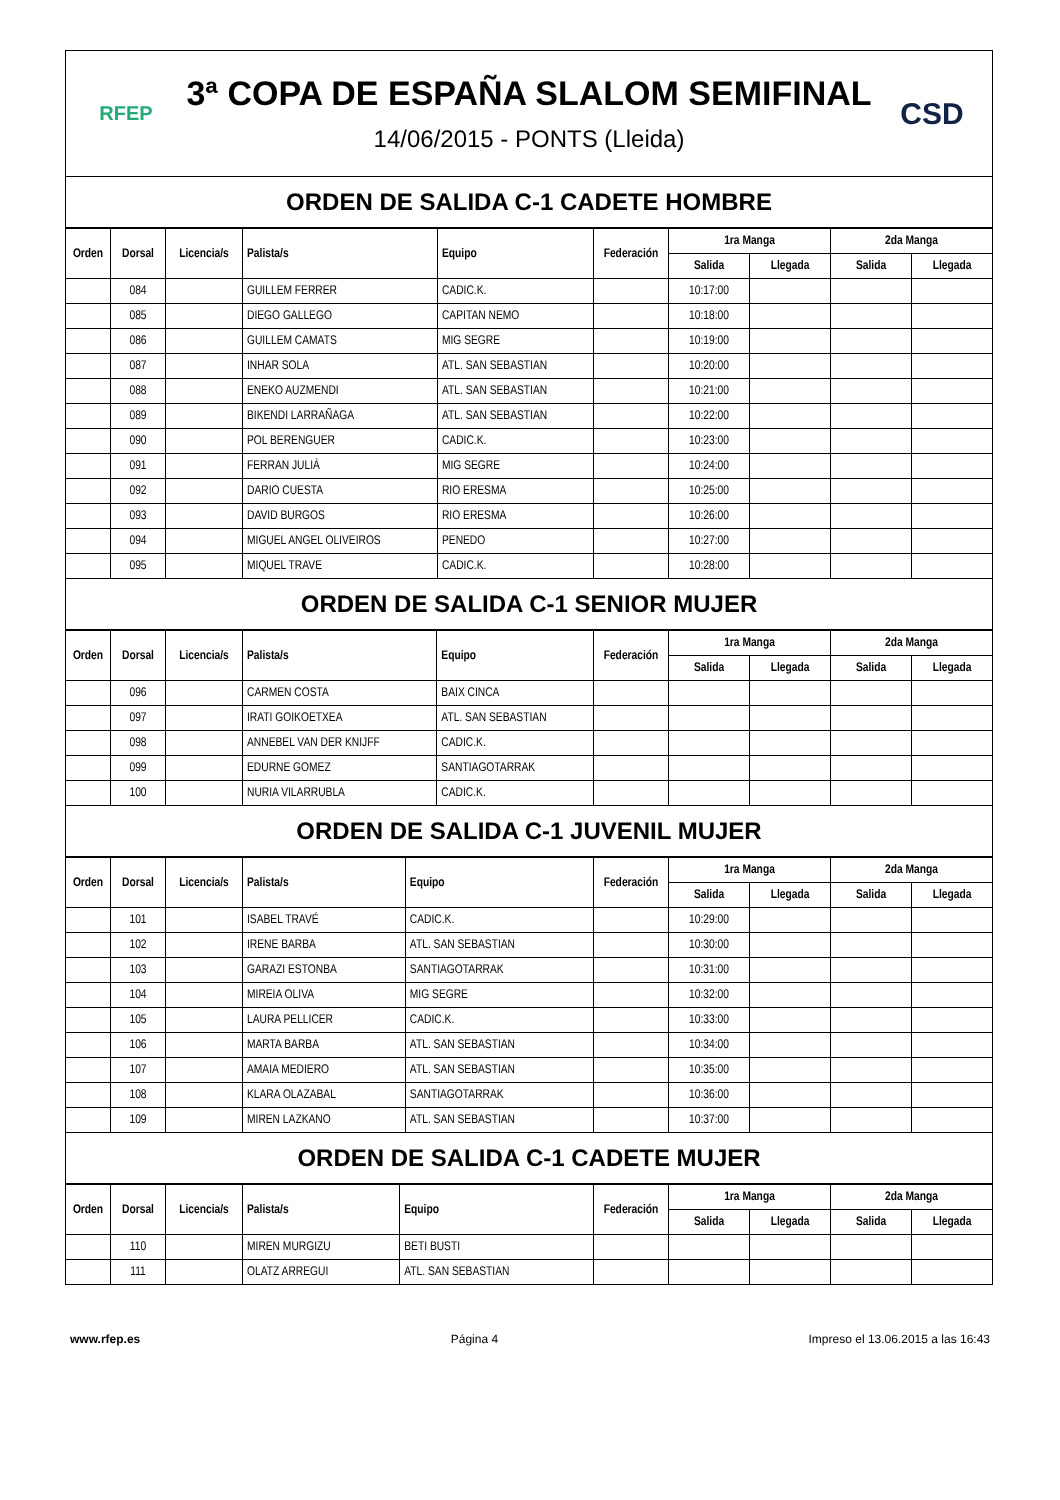RFEP
3ª COPA DE ESPAÑA SLALOM SEMIFINAL
14/06/2015 - PONTS (Lleida)
CSD
ORDEN DE SALIDA C-1 CADETE HOMBRE
| Orden | Dorsal | Licencia/s | Palista/s | Equipo | Federación | 1ra Manga | | 2da Manga | |
| --- | --- | --- | --- | --- | --- | --- | --- | --- | --- |
| | | | | | | Salida | Llegada | Salida | Llegada |
| | 084 | | GUILLEM FERRER | CADIC.K. | | 10:17:00 | | | |
| | 085 | | DIEGO GALLEGO | CAPITAN NEMO | | 10:18:00 | | | |
| | 086 | | GUILLEM CAMATS | MIG SEGRE | | 10:19:00 | | | |
| | 087 | | INHAR SOLA | ATL. SAN SEBASTIAN | | 10:20:00 | | | |
| | 088 | | ENEKO AUZMENDI | ATL. SAN SEBASTIAN | | 10:21:00 | | | |
| | 089 | | BIKENDI LARRAÑAGA | ATL. SAN SEBASTIAN | | 10:22:00 | | | |
| | 090 | | POL BERENGUER | CADIC.K. | | 10:23:00 | | | |
| | 091 | | FERRAN JULIÀ | MIG SEGRE | | 10:24:00 | | | |
| | 092 | | DARIO CUESTA | RIO ERESMA | | 10:25:00 | | | |
| | 093 | | DAVID BURGOS | RIO ERESMA | | 10:26:00 | | | |
| | 094 | | MIGUEL ANGEL OLIVEIROS | PENEDO | | 10:27:00 | | | |
| | 095 | | MIQUEL TRAVE | CADIC.K. | | 10:28:00 | | | |
ORDEN DE SALIDA C-1 SENIOR MUJER
| Orden | Dorsal | Licencia/s | Palista/s | Equipo | Federación | 1ra Manga | | 2da Manga | |
| --- | --- | --- | --- | --- | --- | --- | --- | --- | --- |
| | | | | | | Salida | Llegada | Salida | Llegada |
| | 096 | | CARMEN COSTA | BAIX CINCA | | | | | |
| | 097 | | IRATI GOIKOETXEA | ATL. SAN SEBASTIAN | | | | | |
| | 098 | | ANNEBEL VAN DER KNIJFF | CADIC.K. | | | | | |
| | 099 | | EDURNE GOMEZ | SANTIAGOTARRAK | | | | | |
| | 100 | | NURIA VILARRUBLA | CADIC.K. | | | | | |
ORDEN DE SALIDA C-1 JUVENIL MUJER
| Orden | Dorsal | Licencia/s | Palista/s | Equipo | Federación | 1ra Manga | | 2da Manga | |
| --- | --- | --- | --- | --- | --- | --- | --- | --- | --- |
| | | | | | | Salida | Llegada | Salida | Llegada |
| | 101 | | ISABEL TRAVÉ | CADIC.K. | | 10:29:00 | | | |
| | 102 | | IRENE BARBA | ATL. SAN SEBASTIAN | | 10:30:00 | | | |
| | 103 | | GARAZI ESTONBA | SANTIAGOTARRAK | | 10:31:00 | | | |
| | 104 | | MIREIA OLIVA | MIG SEGRE | | 10:32:00 | | | |
| | 105 | | LAURA PELLICER | CADIC.K. | | 10:33:00 | | | |
| | 106 | | MARTA BARBA | ATL. SAN SEBASTIAN | | 10:34:00 | | | |
| | 107 | | AMAIA MEDIERO | ATL. SAN SEBASTIAN | | 10:35:00 | | | |
| | 108 | | KLARA OLAZABAL | SANTIAGOTARRAK | | 10:36:00 | | | |
| | 109 | | MIREN LAZKANO | ATL. SAN SEBASTIAN | | 10:37:00 | | | |
ORDEN DE SALIDA C-1 CADETE MUJER
| Orden | Dorsal | Licencia/s | Palista/s | Equipo | Federación | 1ra Manga | | 2da Manga | |
| --- | --- | --- | --- | --- | --- | --- | --- | --- | --- |
| | | | | | | Salida | Llegada | Salida | Llegada |
| | 110 | | MIREN MURGIZU | BETI BUSTI | | | | | |
| | 111 | | OLATZ ARREGUI | ATL. SAN SEBASTIAN | | | | | |
www.rfep.es Página 4 Impreso el 13.06.2015 a las 16:43